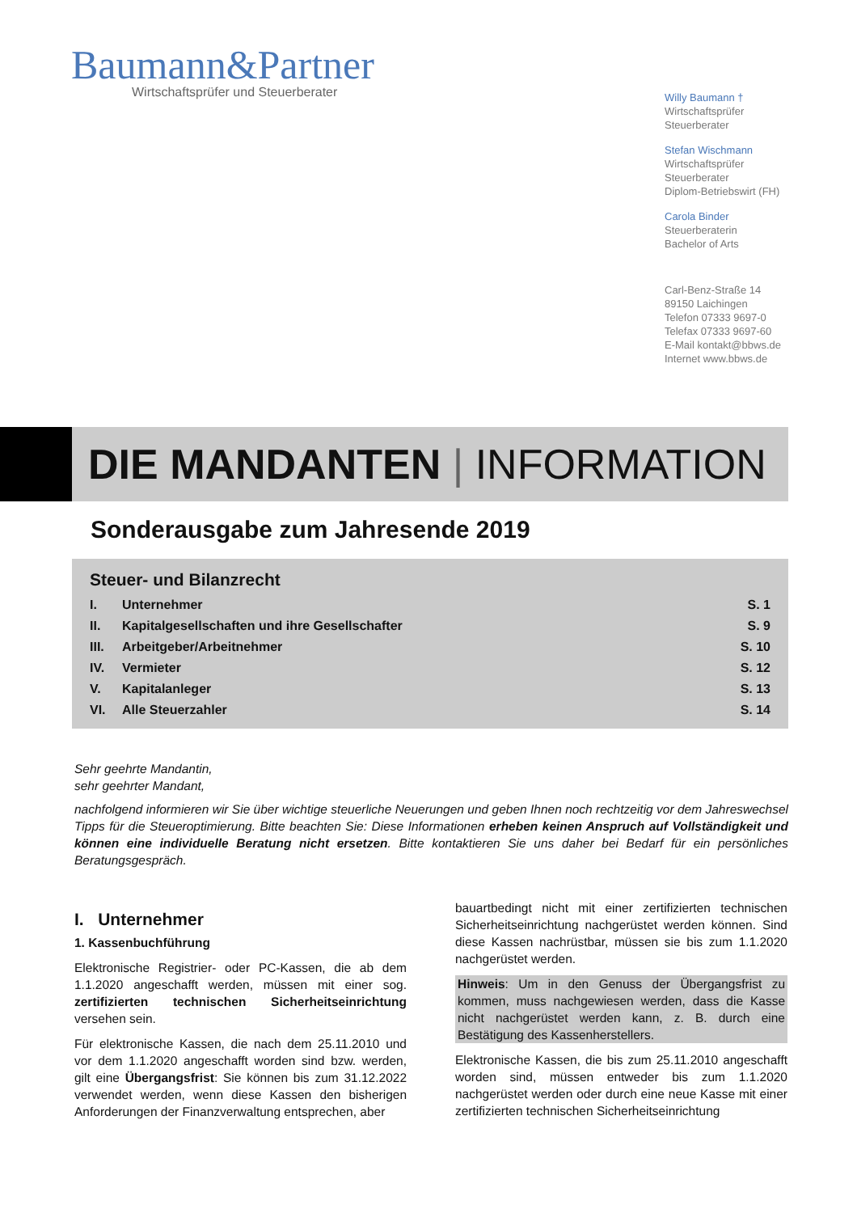Baumann&Partner
Wirtschaftsprüfer und Steuerberater
Willy Baumann †
Wirtschaftsprüfer
Steuerberater
Stefan Wischmann
Wirtschaftsprüfer
Steuerberater
Diplom-Betriebswirt (FH)
Carola Binder
Steuerberaterin
Bachelor of Arts
Carl-Benz-Straße 14
89150 Laichingen
Telefon 07333 9697-0
Telefax 07333 9697-60
E-Mail kontakt@bbws.de
Internet www.bbws.de
DIE MANDANTEN | INFORMATION
Sonderausgabe zum Jahresende 2019
Steuer- und Bilanzrecht
| I. | Unternehmer | S. 1 |
| II. | Kapitalgesellschaften und ihre Gesellschafter | S. 9 |
| III. | Arbeitgeber/Arbeitnehmer | S. 10 |
| IV. | Vermieter | S. 12 |
| V. | Kapitalanleger | S. 13 |
| VI. | Alle Steuerzahler | S. 14 |
Sehr geehrte Mandantin,
sehr geehrter Mandant,
nachfolgend informieren wir Sie über wichtige steuerliche Neuerungen und geben Ihnen noch rechtzeitig vor dem Jahreswechsel Tipps für die Steueroptimierung. Bitte beachten Sie: Diese Informationen erheben keinen Anspruch auf Vollständigkeit und können eine individuelle Beratung nicht ersetzen. Bitte kontaktieren Sie uns daher bei Bedarf für ein persönliches Beratungsgespräch.
I. Unternehmer
1. Kassenbuchführung
Elektronische Registrier- oder PC-Kassen, die ab dem 1.1.2020 angeschafft werden, müssen mit einer sog. zertifizierten technischen Sicherheitseinrichtung versehen sein.
Für elektronische Kassen, die nach dem 25.11.2010 und vor dem 1.1.2020 angeschafft worden sind bzw. werden, gilt eine Übergangsfrist: Sie können bis zum 31.12.2022 verwendet werden, wenn diese Kassen den bisherigen Anforderungen der Finanzverwaltung entsprechen, aber
bauartbedingt nicht mit einer zertifizierten technischen Sicherheitseinrichtung nachgerüstet werden können. Sind diese Kassen nachrüstbar, müssen sie bis zum 1.1.2020 nachgerüstet werden.
Hinweis: Um in den Genuss der Übergangsfrist zu kommen, muss nachgewiesen werden, dass die Kasse nicht nachgerüstet werden kann, z. B. durch eine Bestätigung des Kassenherstellers.
Elektronische Kassen, die bis zum 25.11.2010 angeschafft worden sind, müssen entweder bis zum 1.1.2020 nachgerüstet werden oder durch eine neue Kasse mit einer zertifizierten technischen Sicherheitseinrichtung